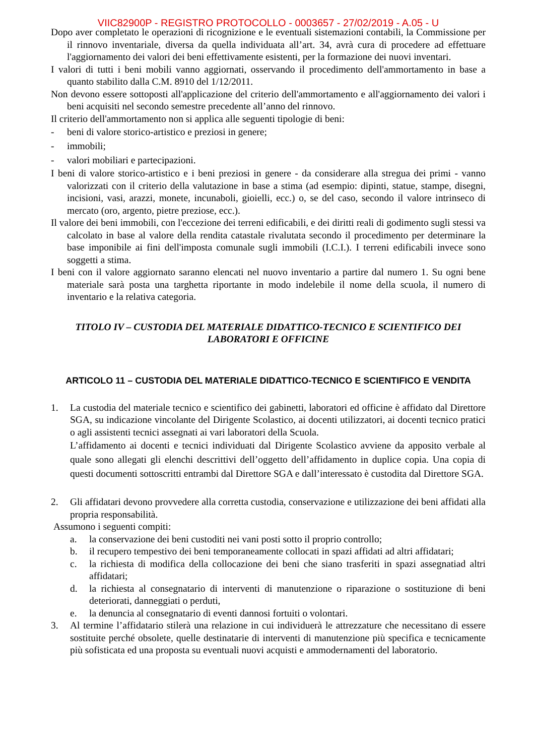VIIC82900P - REGISTRO PROTOCOLLO - 0003657 - 27/02/2019 - A.05 - U
Dopo aver completato le operazioni di ricognizione e le eventuali sistemazioni contabili, la Commissione per il rinnovo inventariale, diversa da quella individuata all’art. 34, avrà cura di procedere ad effettuare l'aggiornamento dei valori dei beni effettivamente esistenti, per la formazione dei nuovi inventari.
I valori di tutti i beni mobili vanno aggiornati, osservando il procedimento dell'ammortamento in base a quanto stabilito dalla C.M. 8910 del 1/12/2011.
Non devono essere sottoposti all'applicazione del criterio dell'ammortamento e all'aggiornamento dei valori i beni acquisiti nel secondo semestre precedente all’anno del rinnovo.
Il criterio dell'ammortamento non si applica alle seguenti tipologie di beni:
- beni di valore storico-artistico e preziosi in genere;
- immobili;
- valori mobiliari e partecipazioni.
I beni di valore storico-artistico e i beni preziosi in genere - da considerare alla stregua dei primi - vanno valorizzati con il criterio della valutazione in base a stima (ad esempio: dipinti, statue, stampe, disegni, incisioni, vasi, arazzi, monete, incunaboli, gioielli, ecc.) o, se del caso, secondo il valore intrinseco di mercato (oro, argento, pietre preziose, ecc.).
Il valore dei beni immobili, con l'eccezione dei terreni edificabili, e dei diritti reali di godimento sugli stessi va calcolato in base al valore della rendita catastale rivalutata secondo il procedimento per determinare la base imponibile ai fini dell'imposta comunale sugli immobili (I.C.I.). I terreni edificabili invece sono soggetti a stima.
I beni con il valore aggiornato saranno elencati nel nuovo inventario a partire dal numero 1. Su ogni bene materiale sarà posta una targhetta riportante in modo indelebile il nome della scuola, il numero di inventario e la relativa categoria.
TITOLO IV – CUSTODIA DEL MATERIALE DIDATTICO-TECNICO E SCIENTIFICO DEI LABORATORI E OFFICINE
ARTICOLO 11 – CUSTODIA DEL MATERIALE DIDATTICO-TECNICO E SCIENTIFICO E VENDITA
1. La custodia del materiale tecnico e scientifico dei gabinetti, laboratori ed officine è affidato dal Direttore SGA, su indicazione vincolante del Dirigente Scolastico, ai docenti utilizzatori, ai docenti tecnico pratici o agli assistenti tecnici assegnati ai vari laboratori della Scuola.
L’affidamento ai docenti e tecnici individuati dal Dirigente Scolastico avviene da apposito verbale al quale sono allegati gli elenchi descrittivi dell’oggetto dell’affidamento in duplice copia. Una copia di questi documenti sottoscritti entrambi dal Direttore SGA e dall’interessato è custodita dal Direttore SGA.
2. Gli affidatari devono provvedere alla corretta custodia, conservazione e utilizzazione dei beni affidati alla propria responsabilità.
Assumono i seguenti compiti:
a. la conservazione dei beni custoditi nei vani posti sotto il proprio controllo;
b. il recupero tempestivo dei beni temporaneamente collocati in spazi affidati ad altri affidatari;
c. la richiesta di modifica della collocazione dei beni che siano trasferiti in spazi assegnatiad altri affidatari;
d. la richiesta al consegnatario di interventi di manutenzione o riparazione o sostituzione di beni deteriorati, danneggiati o perduti,
e. la denuncia al consegnatario di eventi dannosi fortuiti o volontari.
3. Al termine l’affidatario stilerà una relazione in cui individuerà le attrezzature che necessitano di essere sostituite perché obsolete, quelle destinatarie di interventi di manutenzione più specifica e tecnicamente più sofisticata ed una proposta su eventuali nuovi acquisti e ammodernamenti del laboratorio.